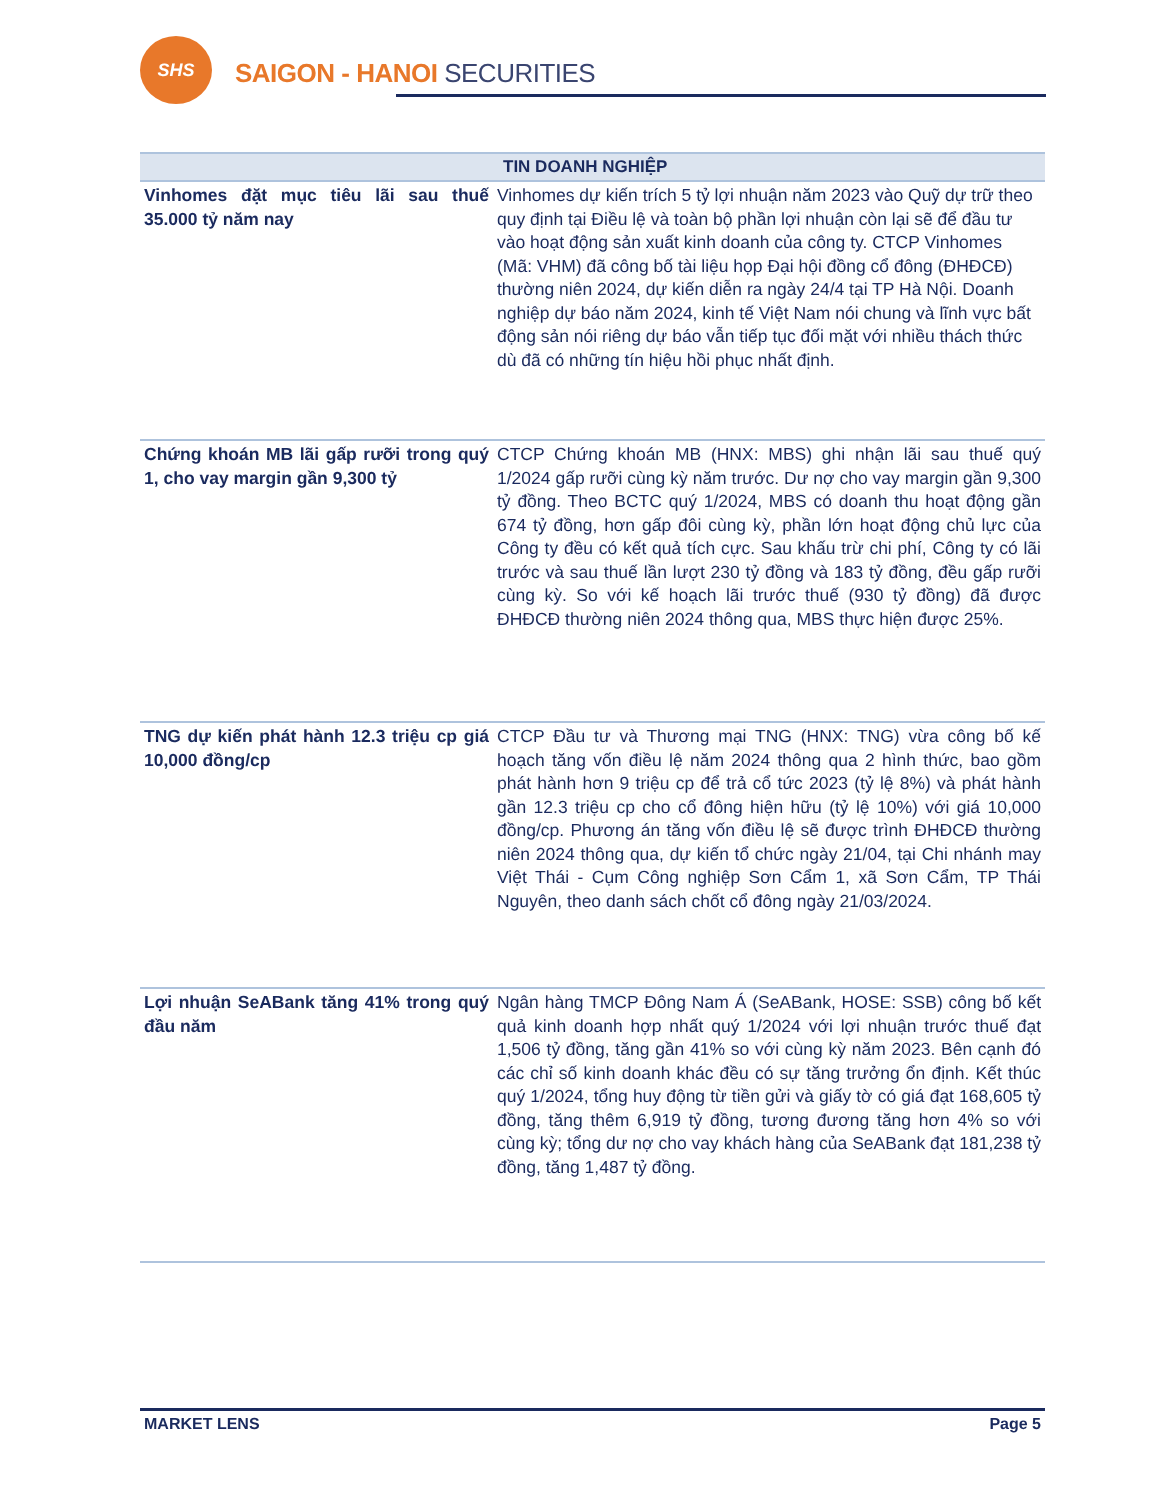SHS
SAIGON - HANOI SECURITIES
| TIN DOANH NGHIỆP | |
| --- | --- |
| Vinhomes đặt mục tiêu lãi sau thuế 35.000 tỷ năm nay | Vinhomes dự kiến trích 5 tỷ lợi nhuận năm 2023 vào Quỹ dự trữ theo quy định tại Điều lệ và toàn bộ phần lợi nhuận còn lại sẽ để đầu tư vào hoạt động sản xuất kinh doanh của công ty. CTCP Vinhomes (Mã: VHM) đã công bố tài liệu họp Đại hội đồng cổ đông (ĐHĐCĐ) thường niên 2024, dự kiến diễn ra ngày 24/4 tại TP Hà Nội. Doanh nghiệp dự báo năm 2024, kinh tế Việt Nam nói chung và lĩnh vực bất động sản nói riêng dự báo vẫn tiếp tục đối mặt với nhiều thách thức dù đã có những tín hiệu hồi phục nhất định. |
| Chứng khoán MB lãi gấp rưỡi trong quý 1, cho vay margin gần 9,300 tỷ | CTCP Chứng khoán MB (HNX: MBS) ghi nhận lãi sau thuế quý 1/2024 gấp rưỡi cùng kỳ năm trước. Dư nợ cho vay margin gần 9,300 tỷ đồng. Theo BCTC quý 1/2024, MBS có doanh thu hoạt động gần 674 tỷ đồng, hơn gấp đôi cùng kỳ, phần lớn hoạt động chủ lực của Công ty đều có kết quả tích cực. Sau khấu trừ chi phí, Công ty có lãi trước và sau thuế lần lượt 230 tỷ đồng và 183 tỷ đồng, đều gấp rưỡi cùng kỳ. So với kế hoạch lãi trước thuế (930 tỷ đồng) đã được ĐHĐCĐ thường niên 2024 thông qua, MBS thực hiện được 25%. |
| TNG dự kiến phát hành 12.3 triệu cp giá 10,000 đồng/cp | CTCP Đầu tư và Thương mại TNG (HNX: TNG) vừa công bố kế hoạch tăng vốn điều lệ năm 2024 thông qua 2 hình thức, bao gồm phát hành hơn 9 triệu cp để trả cổ tức 2023 (tỷ lệ 8%) và phát hành gần 12.3 triệu cp cho cổ đông hiện hữu (tỷ lệ 10%) với giá 10,000 đồng/cp. Phương án tăng vốn điều lệ sẽ được trình ĐHĐCĐ thường niên 2024 thông qua, dự kiến tổ chức ngày 21/04, tại Chi nhánh may Việt Thái - Cụm Công nghiệp Sơn Cẩm 1, xã Sơn Cẩm, TP Thái Nguyên, theo danh sách chốt cổ đông ngày 21/03/2024. |
| Lợi nhuận SeABank tăng 41% trong quý đầu năm | Ngân hàng TMCP Đông Nam Á (SeABank, HOSE: SSB) công bố kết quả kinh doanh hợp nhất quý 1/2024 với lợi nhuận trước thuế đạt 1,506 tỷ đồng, tăng gần 41% so với cùng kỳ năm 2023. Bên cạnh đó các chỉ số kinh doanh khác đều có sự tăng trưởng ổn định. Kết thúc quý 1/2024, tổng huy động từ tiền gửi và giấy tờ có giá đạt 168,605 tỷ đồng, tăng thêm 6,919 tỷ đồng, tương đương tăng hơn 4% so với cùng kỳ; tổng dư nợ cho vay khách hàng của SeABank đạt 181,238 tỷ đồng, tăng 1,487 tỷ đồng. |
MARKET LENS Page 5